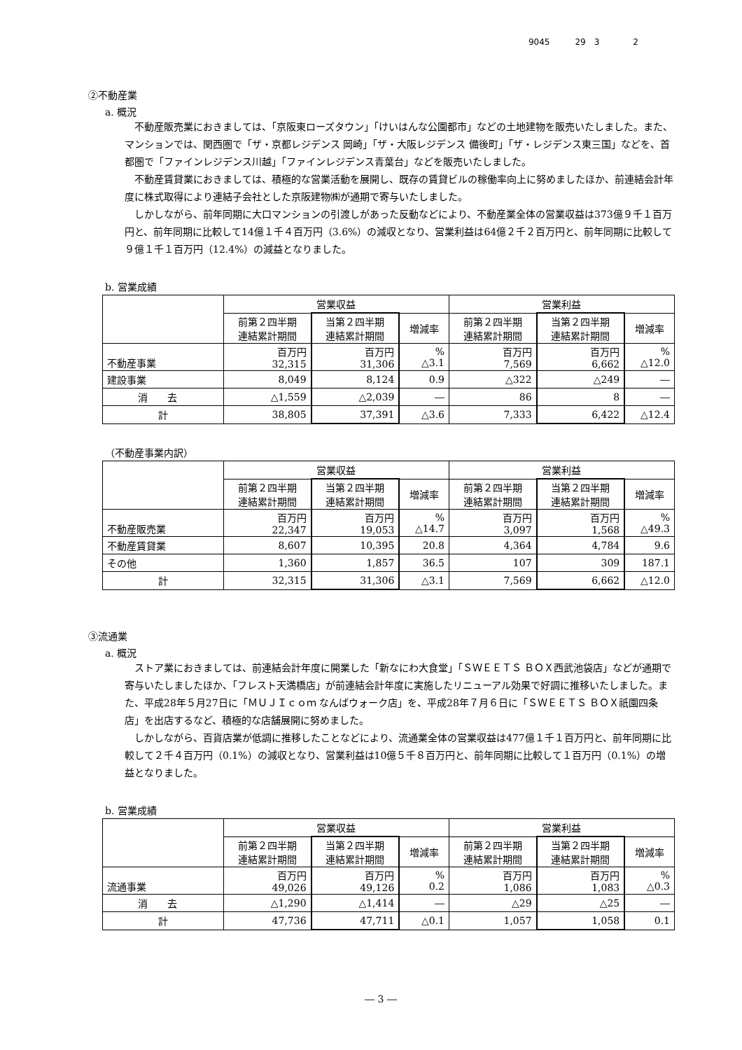9045　　　29　3　　　　2
②不動産業
a. 概況
不動産販売業におきましては、「京阪東ローズタウン」「けいはんな公園都市」などの土地建物を販売いたしました。また、マンションでは、関西圏で「ザ・京都レジデンス 岡崎」「ザ・大阪レジデンス 備後町」「ザ・レジデンス東三国」などを、首都圏で「ファインレジデンス川越」「ファインレジデンス青葉台」などを販売いたしました。
不動産賃貸業におきましては、積極的な営業活動を展開し、既存の賃貸ビルの稼働率向上に努めましたほか、前連結会計年度に株式取得により連結子会社とした京阪建物㈱が通期で寄与いたしました。
しかしながら、前年同期に大口マンションの引渡しがあった反動などにより、不動産業全体の営業収益は373億９千１百万円と、前年同期に比較して14億１千４百万円（3.6%）の減収となり、営業利益は64億２千２百万円と、前年同期に比較して９億１千１百万円（12.4%）の減益となりました。
b. 営業成績
| | 営業収益 | | | 営業利益 | | |
| --- | --- | --- | --- | --- | --- | --- |
| | 前第２四半期 連結累計期間 | 当第２四半期 連結累計期間 | 増減率 | 前第２四半期 連結累計期間 | 当第２四半期 連結累計期間 | 増減率 |
| 不動産事業 | 百万円 32,315 | 百万円 31,306 | % △3.1 | 百万円 7,569 | 百万円 6,662 | % △12.0 |
| 建設事業 | 8,049 | 8,124 | 0.9 | △322 | △249 | ― |
| 消 去 | △1,559 | △2,039 | ― | 86 | 8 | ― |
| 計 | 38,805 | 37,391 | △3.6 | 7,333 | 6,422 | △12.4 |
（不動産事業内訳）
| | 営業収益 | | | 営業利益 | | |
| --- | --- | --- | --- | --- | --- | --- |
| | 前第２四半期 連結累計期間 | 当第２四半期 連結累計期間 | 増減率 | 前第２四半期 連結累計期間 | 当第２四半期 連結累計期間 | 増減率 |
| 不動産販売業 | 百万円 22,347 | 百万円 19,053 | % △14.7 | 百万円 3,097 | 百万円 1,568 | % △49.3 |
| 不動産賃貸業 | 8,607 | 10,395 | 20.8 | 4,364 | 4,784 | 9.6 |
| その他 | 1,360 | 1,857 | 36.5 | 107 | 309 | 187.1 |
| 計 | 32,315 | 31,306 | △3.1 | 7,569 | 6,662 | △12.0 |
③流通業
a. 概況
ストア業におきましては、前連結会計年度に開業した「新なにわ大食堂」「ＳＷＥＥＴＳ ＢＯＸ西武池袋店」などが通期で寄与いたしましたほか、「フレスト天満橋店」が前連結会計年度に実施したリニューアル効果で好調に推移いたしました。また、平成28年５月27日に「ＭＵＪＩｃｏｍ なんばウォーク店」を、平成28年７月６日に「ＳＷＥＥＴＳ ＢＯＸ祇園四条店」を出店するなど、積極的な店舗展開に努めました。
しかしながら、百貨店業が低調に推移したことなどにより、流通業全体の営業収益は477億１千１百万円と、前年同期に比較して２千４百万円（0.1%）の減収となり、営業利益は10億５千８百万円と、前年同期に比較して１百万円（0.1%）の増益となりました。
b. 営業成績
| | 営業収益 | | | 営業利益 | | |
| --- | --- | --- | --- | --- | --- | --- |
| | 前第２四半期 連結累計期間 | 当第２四半期 連結累計期間 | 増減率 | 前第２四半期 連結累計期間 | 当第２四半期 連結累計期間 | 増減率 |
| 流通事業 | 百万円 49,026 | 百万円 49,126 | % 0.2 | 百万円 1,086 | 百万円 1,083 | % △0.3 |
| 消 去 | △1,290 | △1,414 | ― | △29 | △25 | ― |
| 計 | 47,736 | 47,711 | △0.1 | 1,057 | 1,058 | 0.1 |
― 3 ―